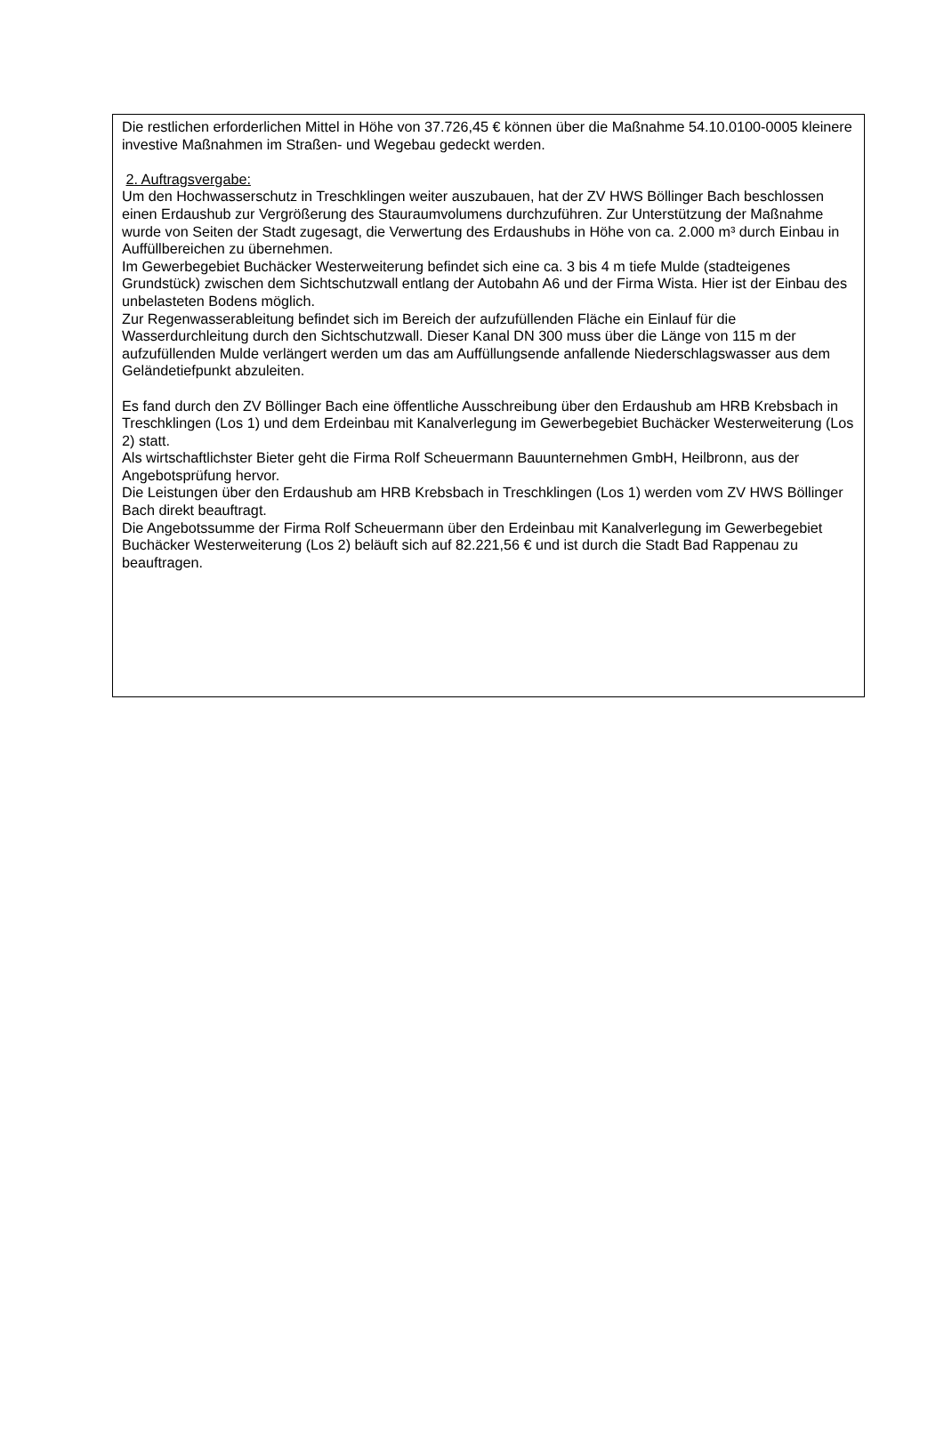Die restlichen erforderlichen Mittel in Höhe von 37.726,45 € können über die Maßnahme 54.10.0100-0005 kleinere investive Maßnahmen im Straßen- und Wegebau gedeckt werden.
2. Auftragsvergabe:
Um den Hochwasserschutz in Treschklingen weiter auszubauen, hat der ZV HWS Böllinger Bach beschlossen einen Erdaushub zur Vergrößerung des Stauraumvolumens durchzuführen. Zur Unterstützung der Maßnahme wurde von Seiten der Stadt zugesagt, die Verwertung des Erdaushubs in Höhe von ca. 2.000 m³ durch Einbau in Auffüllbereichen zu übernehmen.
Im Gewerbegebiet Buchäcker Westerweiterung befindet sich eine ca. 3 bis 4 m tiefe Mulde (stadteigenes Grundstück) zwischen dem Sichtschutzwall entlang der Autobahn A6 und der Firma Wista. Hier ist der Einbau des unbelasteten Bodens möglich.
Zur Regenwasserableitung befindet sich im Bereich der aufzufüllenden Fläche ein Einlauf für die Wasserdurchleitung durch den Sichtschutzwall. Dieser Kanal DN 300 muss über die Länge von 115 m der aufzufüllenden Mulde verlängert werden um das am Auffüllungsende anfallende Niederschlagswasser aus dem Geländetiefpunkt abzuleiten.
Es fand durch den ZV Böllinger Bach eine öffentliche Ausschreibung über den Erdaushub am HRB Krebsbach in Treschklingen (Los 1) und dem Erdeinbau mit Kanalverlegung im Gewerbegebiet Buchäcker Westerweiterung (Los 2) statt.
Als wirtschaftlichster Bieter geht die Firma Rolf Scheuermann Bauunternehmen GmbH, Heilbronn, aus der Angebotsprüfung hervor.
Die Leistungen über den Erdaushub am HRB Krebsbach in Treschklingen (Los 1) werden vom ZV HWS Böllinger Bach direkt beauftragt.
Die Angebotssumme der Firma Rolf Scheuermann über den Erdeinbau mit Kanalverlegung im Gewerbegebiet Buchäcker Westerweiterung (Los 2) beläuft sich auf 82.221,56 € und ist durch die Stadt Bad Rappenau zu beauftragen.